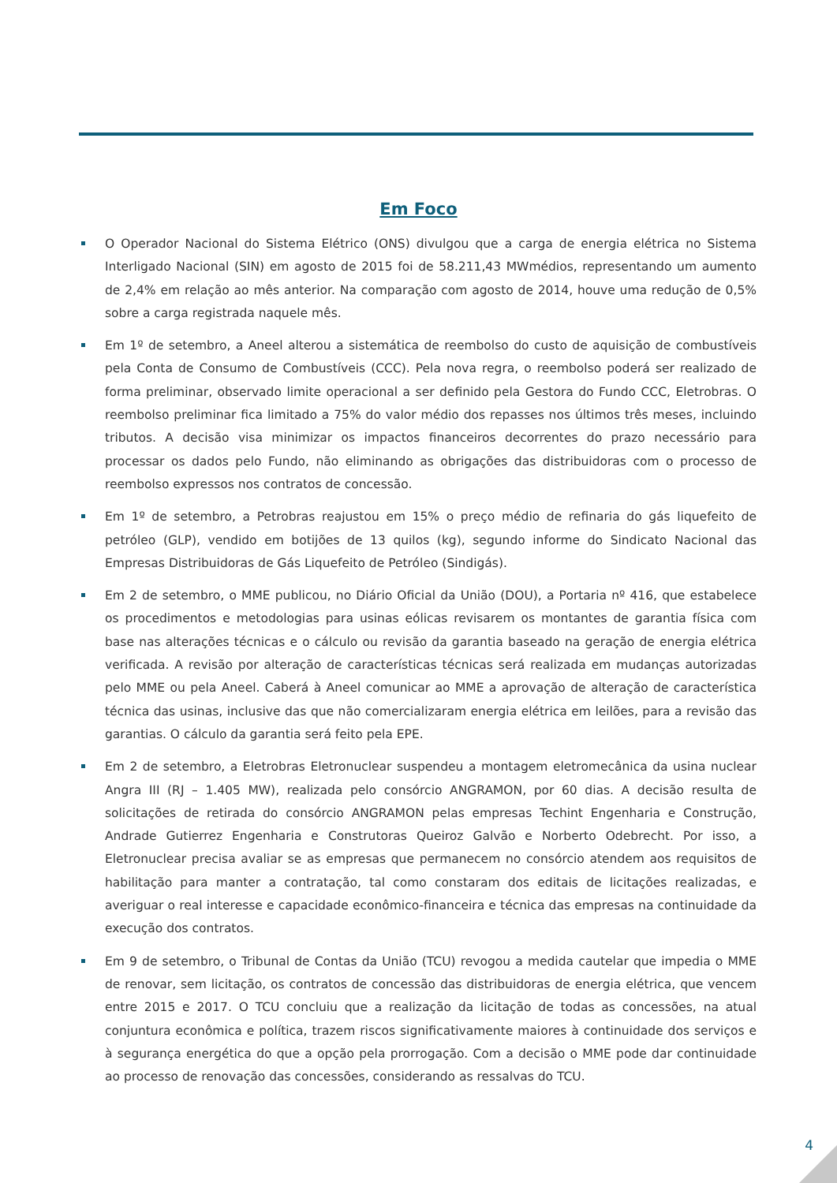Em Foco
O Operador Nacional do Sistema Elétrico (ONS) divulgou que a carga de energia elétrica no Sistema Interligado Nacional (SIN) em agosto de 2015 foi de 58.211,43 MWmédios, representando um aumento de 2,4% em relação ao mês anterior. Na comparação com agosto de 2014, houve uma redução de 0,5% sobre a carga registrada naquele mês.
Em 1º de setembro, a Aneel alterou a sistemática de reembolso do custo de aquisição de combustíveis pela Conta de Consumo de Combustíveis (CCC). Pela nova regra, o reembolso poderá ser realizado de forma preliminar, observado limite operacional a ser definido pela Gestora do Fundo CCC, Eletrobras. O reembolso preliminar fica limitado a 75% do valor médio dos repasses nos últimos três meses, incluindo tributos. A decisão visa minimizar os impactos financeiros decorrentes do prazo necessário para processar os dados pelo Fundo, não eliminando as obrigações das distribuidoras com o processo de reembolso expressos nos contratos de concessão.
Em 1º de setembro, a Petrobras reajustou em 15% o preço médio de refinaria do gás liquefeito de petróleo (GLP), vendido em botijões de 13 quilos (kg), segundo informe do Sindicato Nacional das Empresas Distribuidoras de Gás Liquefeito de Petróleo (Sindigás).
Em 2 de setembro, o MME publicou, no Diário Oficial da União (DOU), a Portaria nº 416, que estabelece os procedimentos e metodologias para usinas eólicas revisarem os montantes de garantia física com base nas alterações técnicas e o cálculo ou revisão da garantia baseado na geração de energia elétrica verificada. A revisão por alteração de características técnicas será realizada em mudanças autorizadas pelo MME ou pela Aneel. Caberá à Aneel comunicar ao MME a aprovação de alteração de característica técnica das usinas, inclusive das que não comercializaram energia elétrica em leilões, para a revisão das garantias. O cálculo da garantia será feito pela EPE.
Em 2 de setembro, a Eletrobras Eletronuclear suspendeu a montagem eletromecânica da usina nuclear Angra III (RJ – 1.405 MW), realizada pelo consórcio ANGRAMON, por 60 dias. A decisão resulta de solicitações de retirada do consórcio ANGRAMON pelas empresas Techint Engenharia e Construção, Andrade Gutierrez Engenharia e Construtoras Queiroz Galvão e Norberto Odebrecht. Por isso, a Eletronuclear precisa avaliar se as empresas que permanecem no consórcio atendem aos requisitos de habilitação para manter a contratação, tal como constaram dos editais de licitações realizadas, e averiguar o real interesse e capacidade econômico-financeira e técnica das empresas na continuidade da execução dos contratos.
Em 9 de setembro, o Tribunal de Contas da União (TCU) revogou a medida cautelar que impedia o MME de renovar, sem licitação, os contratos de concessão das distribuidoras de energia elétrica, que vencem entre 2015 e 2017. O TCU concluiu que a realização da licitação de todas as concessões, na atual conjuntura econômica e política, trazem riscos significativamente maiores à continuidade dos serviços e à segurança energética do que a opção pela prorrogação. Com a decisão o MME pode dar continuidade ao processo de renovação das concessões, considerando as ressalvas do TCU.
4